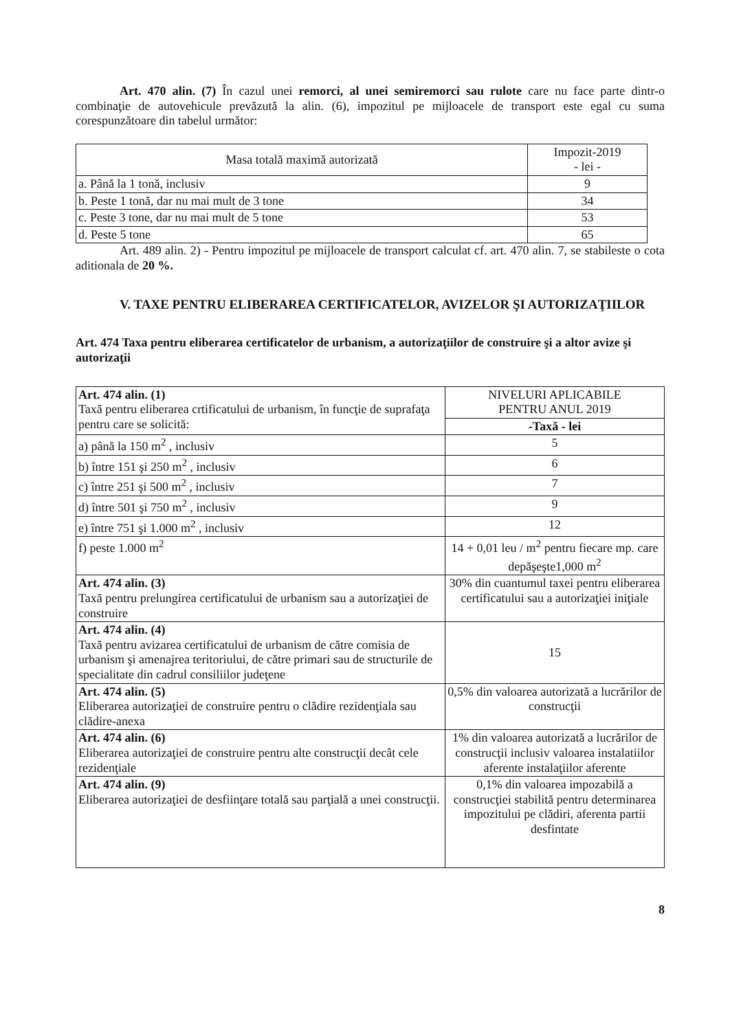Art. 470 alin. (7) În cazul unei remorci, al unei semiremorci sau rulote care nu face parte dintr-o combinaţie de autovehicule prevăzută la alin. (6), impozitul pe mijloacele de transport este egal cu suma corespunzătoare din tabelul următor:
| Masa totală maximă autorizată | Impozit-2019 - lei - |
| --- | --- |
| a. Până la 1 tonă, inclusiv | 9 |
| b. Peste 1 tonă, dar nu mai mult de 3 tone | 34 |
| c. Peste 3 tone, dar nu mai mult de 5 tone | 53 |
| d. Peste 5 tone | 65 |
Art. 489 alin. 2) - Pentru impozitul pe mijloacele de transport calculat cf. art. 470 alin. 7, se stabileste o cota aditionala de 20 %.
V. TAXE PENTRU ELIBERAREA CERTIFICATELOR, AVIZELOR ŞI AUTORIZAŢIILOR
Art. 474 Taxa pentru eliberarea certificatelor de urbanism, a autorizaţiilor de construire şi a altor avize şi autorizaţii
| Art. 474 alin. (1) Taxă pentru eliberarea crtificatului de urbanism, în funcţie de suprafaţa pentru care se solicită: | NIVELURI APLICABILE PENTRU ANUL 2019 |
| | -Taxă - lei |
| a) până la 150 m<sup>2</sup> , inclusiv | 5 |
| b) între 151 şi 250 m<sup>2</sup> , inclusiv | 6 |
| c) între 251 şi 500 m<sup>2</sup> , inclusiv | 7 |
| d) între 501 şi 750 m<sup>2</sup> , inclusiv | 9 |
| e) între 751 şi 1.000 m<sup>2</sup> , inclusiv | 12 |
| f) peste 1.000 m<sup>2</sup> | 14 + 0,01 leu / m<sup>2</sup> pentru fiecare mp. care depăşeşte1,000 m<sup>2</sup> |
| Art. 474 alin. (3) Taxă pentru prelungirea certificatului de urbanism sau a autorizaţiei de construire | 30% din cuantumul taxei pentru eliberarea certificatului sau a autorizaţiei iniţiale |
| Art. 474 alin. (4) Taxă pentru avizarea certificatului de urbanism de către comisia de urbanism şi amenajrea teritoriului, de către primari sau de structurile de specialitate din cadrul consiliilor judeţene | 15 |
| Art. 474 alin. (5) Eliberarea autorizaţiei de construire pentru o clădire rezidenţiala sau clădire-anexa | 0,5% din valoarea autorizată a lucrărilor de construcţii |
| Art. 474 alin. (6) Eliberarea autorizaţiei de construire pentru alte construcţii decât cele rezidenţiale | 1% din valoarea autorizată a lucrărilor de construcţii inclusiv valoarea instalatiilor aferente instalaţiilor aferente |
| Art. 474 alin. (9) Eliberarea autorizaţiei de desfiinţare totală sau parţială a unei construcţii. | 0,1% din valoarea impozabilă a construcţiei stabilită pentru determinarea impozitului pe clădiri, aferenta partii desfintate |
8